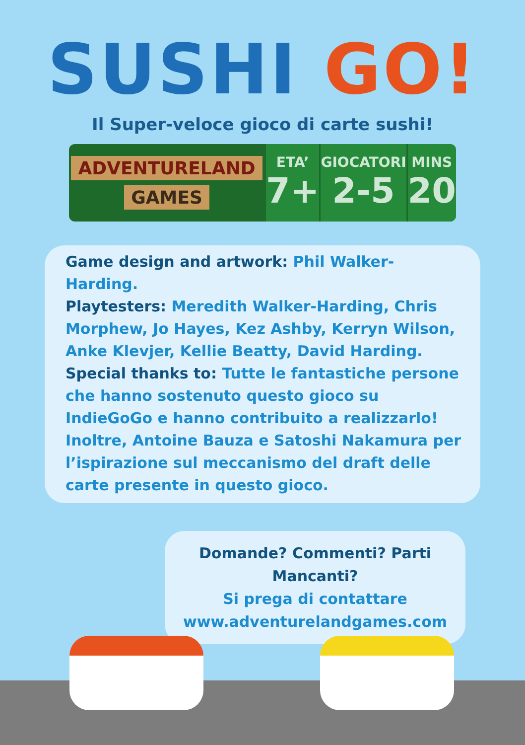SUSHI GO!
Il Super-veloce gioco di carte sushi!
ADVENTURELAND
GAMES
ETA’
7+
GIOCATORI
2-5
MINS
20
Game design and artwork: Phil Walker-Harding.
Playtesters: Meredith Walker-Harding, Chris Morphew, Jo Hayes, Kez Ashby, Kerryn Wilson, Anke Klevjer, Kellie Beatty, David Harding.
Special thanks to: Tutte le fantastiche persone che hanno sostenuto questo gioco su IndieGoGo e hanno contribuito a realizzarlo! Inoltre, Antoine Bauza e Satoshi Nakamura per l’ispirazione sul meccanismo del draft delle carte presente in questo gioco.
Domande? Commenti? Parti Mancanti?
Si prega di contattare
www.adventurelandgames.com